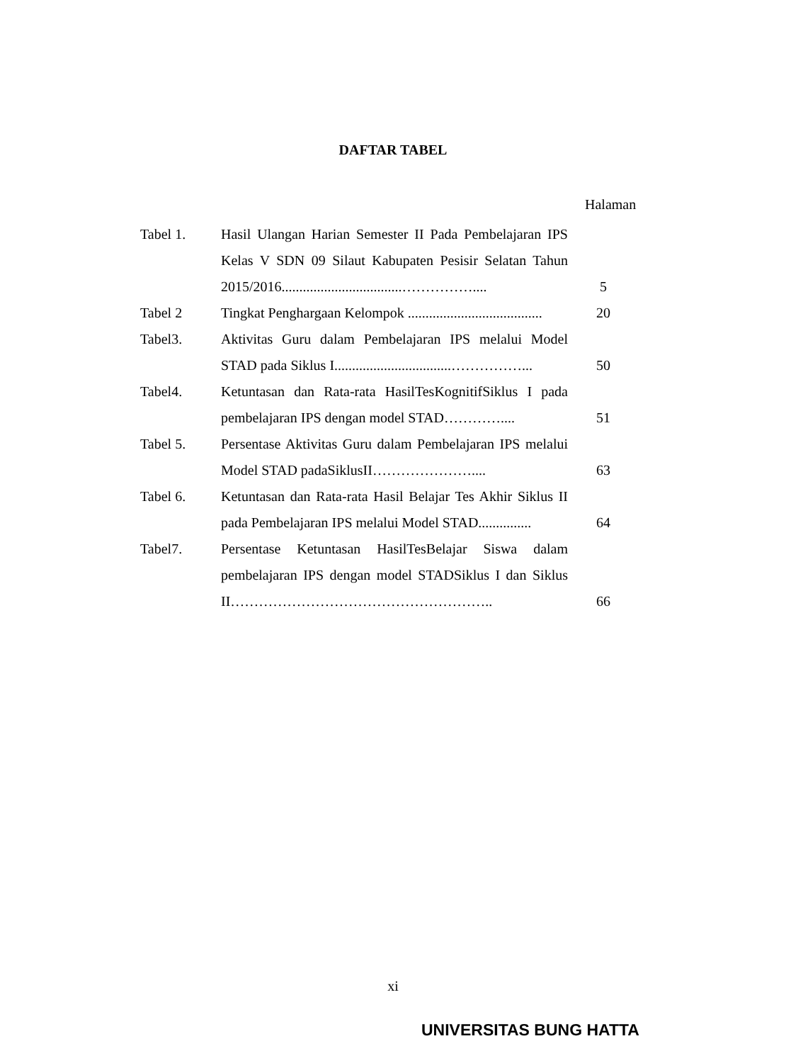DAFTAR TABEL
Halaman
| Tabel 1. | Hasil Ulangan Harian Semester II Pada Pembelajaran IPS Kelas V SDN 09 Silaut Kabupaten Pesisir Selatan Tahun 2015/2016..................................…………….... | 5 |
| Tabel 2 | Tingkat Penghargaan Kelompok ...................................... | 20 |
| Tabel3. | Aktivitas Guru dalam Pembelajaran IPS melalui Model STAD pada Siklus I.................................……………... | 50 |
| Tabel4. | Ketuntasan dan Rata-rata HasilTesKognitifSiklus I pada pembelajaran IPS dengan model STAD………….... | 51 |
| Tabel 5. | Persentase Aktivitas Guru dalam Pembelajaran IPS melalui Model STAD padaSiklusII………………….... | 63 |
| Tabel 6. | Ketuntasan dan Rata-rata Hasil Belajar Tes Akhir Siklus II pada Pembelajaran IPS melalui Model STAD............... | 64 |
| Tabel7. | Persentase Ketuntasan HasilTesBelajar Siswa dalam pembelajaran IPS dengan model STADSiklus I dan Siklus II……………………………………………….. | 66 |
xi
UNIVERSITAS BUNG HATTA